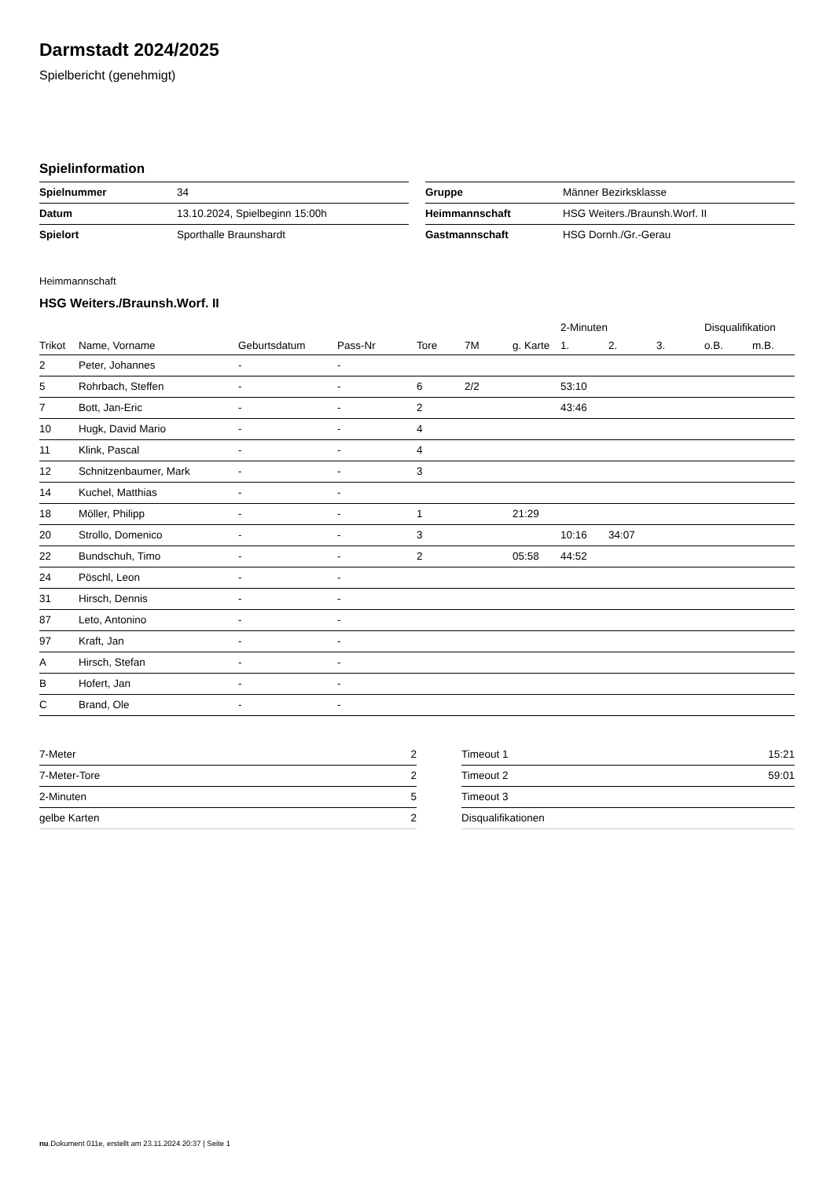Darmstadt 2024/2025
Spielbericht (genehmigt)
Spielinformation
| Spielnummer | 34 |
| Datum | 13.10.2024, Spielbeginn 15:00h |
| Spielort | Sporthalle Braunshardt |
| Gruppe | Männer Bezirksklasse |
| Heimmannschaft | HSG Weiters./Braunsh.Worf. II |
| Gastmannschaft | HSG Dornh./Gr.-Gerau |
Heimmannschaft
HSG Weiters./Braunsh.Worf. II
| | | | | | | | 2-Minuten | | | Disqualifikation | |
| --- | --- | --- | --- | --- | --- | --- | --- | --- | --- | --- | --- |
| Trikot | Name, Vorname | Geburtsdatum | Pass-Nr | Tore | 7M | g. Karte | 1. | 2. | 3. | o.B. | m.B. |
| 2 | Peter, Johannes | - | - | | | | | | | | |
| 5 | Rohrbach, Steffen | - | - | 6 | 2/2 | | 53:10 | | | | |
| 7 | Bott, Jan-Eric | - | - | 2 | | | 43:46 | | | | |
| 10 | Hugk, David Mario | - | - | 4 | | | | | | | |
| 11 | Klink, Pascal | - | - | 4 | | | | | | | |
| 12 | Schnitzenbaumer, Mark | - | - | 3 | | | | | | | |
| 14 | Kuchel, Matthias | - | - | | | | | | | | |
| 18 | Möller, Philipp | - | - | 1 | | 21:29 | | | | | |
| 20 | Strollo, Domenico | - | - | 3 | | | 10:16 | 34:07 | | | |
| 22 | Bundschuh, Timo | - | - | 2 | | 05:58 | 44:52 | | | | |
| 24 | Pöschl, Leon | - | - | | | | | | | | |
| 31 | Hirsch, Dennis | - | - | | | | | | | | |
| 87 | Leto, Antonino | - | - | | | | | | | | |
| 97 | Kraft, Jan | - | - | | | | | | | | |
| A | Hirsch, Stefan | - | - | | | | | | | | |
| B | Hofert, Jan | - | - | | | | | | | | |
| C | Brand, Ole | - | - | | | | | | | | |
| 7-Meter | 2 |
| 7-Meter-Tore | 2 |
| 2-Minuten | 5 |
| gelbe Karten | 2 |
| Timeout 1 | 15:21 |
| Timeout 2 | 59:01 |
| Timeout 3 | |
| Disqualifikationen | |
nu.Dokument 011e, erstellt am 23.11.2024 20:37 | Seite 1